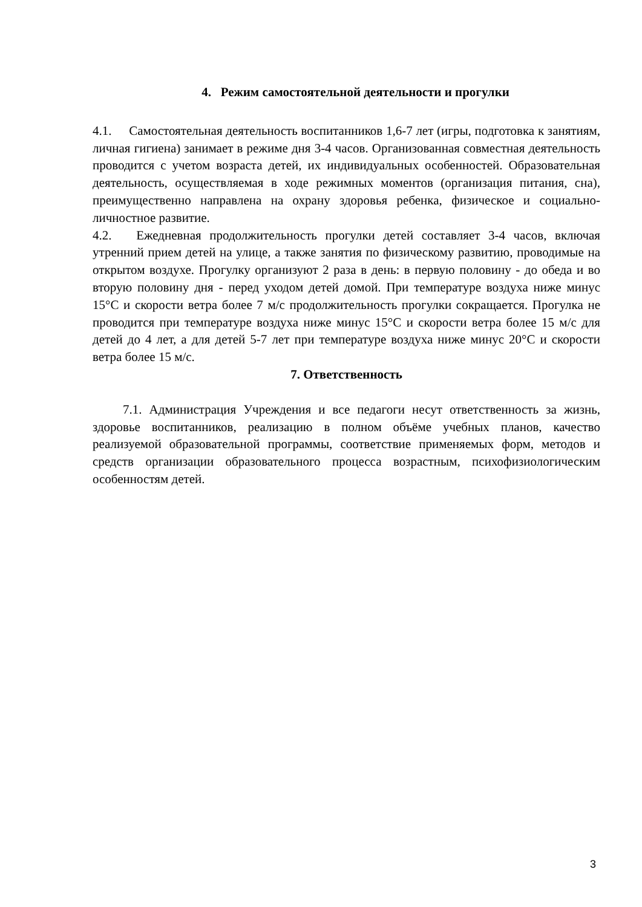4. Режим самостоятельной деятельности и прогулки
4.1. Самостоятельная деятельность воспитанников 1,6-7 лет (игры, подготовка к занятиям, личная гигиена) занимает в режиме дня 3-4 часов. Организованная совместная деятельность проводится с учетом возраста детей, их индивидуальных особенностей. Образовательная деятельность, осуществляемая в ходе режимных моментов (организация питания, сна), преимущественно направлена на охрану здоровья ребенка, физическое и социально-личностное развитие.
4.2. Ежедневная продолжительность прогулки детей составляет 3-4 часов, включая утренний прием детей на улице, а также занятия по физическому развитию, проводимые на открытом воздухе. Прогулку организуют 2 раза в день: в первую половину - до обеда и во вторую половину дня - перед уходом детей домой. При температуре воздуха ниже минус 15°С и скорости ветра более 7 м/с продолжительность прогулки сокращается. Прогулка не проводится при температуре воздуха ниже минус 15°С и скорости ветра более 15 м/с для детей до 4 лет, а для детей 5-7 лет при температуре воздуха ниже минус 20°С и скорости ветра более 15 м/с.
7. Ответственность
7.1. Администрация Учреждения и все педагоги несут ответственность за жизнь, здоровье воспитанников, реализацию в полном объёме учебных планов, качество реализуемой образовательной программы, соответствие применяемых форм, методов и средств организации образовательного процесса возрастным, психофизиологическим особенностям детей.
3